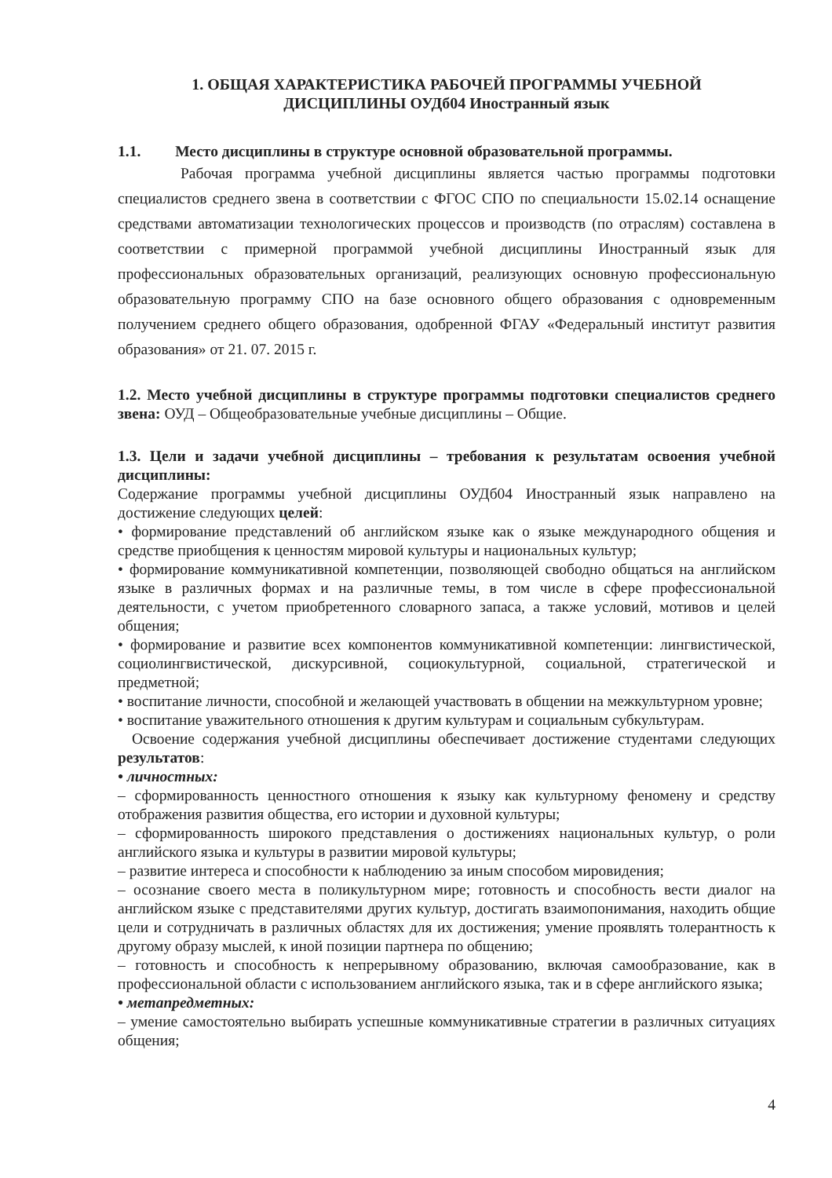1. ОБЩАЯ ХАРАКТЕРИСТИКА РАБОЧЕЙ ПРОГРАММЫ УЧЕБНОЙ
ДИСЦИПЛИНЫ ОУДб04 Иностранный язык
1.1. Место дисциплины в структуре основной образовательной программы.
Рабочая программа учебной дисциплины является частью программы подготовки специалистов среднего звена в соответствии с ФГОС СПО по специальности 15.02.14 оснащение средствами автоматизации технологических процессов и производств (по отраслям) составлена в соответствии с примерной программой учебной дисциплины Иностранный язык для профессиональных образовательных организаций, реализующих основную профессиональную образовательную программу СПО на базе основного общего образования с одновременным получением среднего общего образования, одобренной ФГАУ «Федеральный институт развития образования» от 21. 07. 2015 г.
1.2. Место учебной дисциплины в структуре программы подготовки специалистов среднего звена: ОУД – Общеобразовательные учебные дисциплины – Общие.
1.3. Цели и задачи учебной дисциплины – требования к результатам освоения учебной дисциплины:
Содержание программы учебной дисциплины ОУДб04 Иностранный язык направлено на достижение следующих целей:
• формирование представлений об английском языке как о языке международного общения и средстве приобщения к ценностям мировой культуры и национальных культур;
• формирование коммуникативной компетенции, позволяющей свободно общаться на английском языке в различных формах и на различные темы, в том числе в сфере профессиональной деятельности, с учетом приобретенного словарного запаса, а также условий, мотивов и целей общения;
• формирование и развитие всех компонентов коммуникативной компетенции: лингвистической, социолингвистической, дискурсивной, социокультурной, социальной, стратегической и предметной;
• воспитание личности, способной и желающей участвовать в общении на межкультурном уровне;
• воспитание уважительного отношения к другим культурам и социальным субкультурам.
Освоение содержания учебной дисциплины обеспечивает достижение студентами следующих результатов:
• личностных:
– сформированность ценностного отношения к языку как культурному феномену и средству отображения развития общества, его истории и духовной культуры;
– сформированность широкого представления о достижениях национальных культур, о роли английского языка и культуры в развитии мировой культуры;
– развитие интереса и способности к наблюдению за иным способом мировидения;
– осознание своего места в поликультурном мире; готовность и способность вести диалог на английском языке с представителями других культур, достигать взаимопонимания, находить общие цели и сотрудничать в различных областях для их достижения; умение проявлять толерантность к другому образу мыслей, к иной позиции партнера по общению;
– готовность и способность к непрерывному образованию, включая самообразование, как в профессиональной области с использованием английского языка, так и в сфере английского языка;
• метапредметных:
– умение самостоятельно выбирать успешные коммуникативные стратегии в различных ситуациях общения;
4